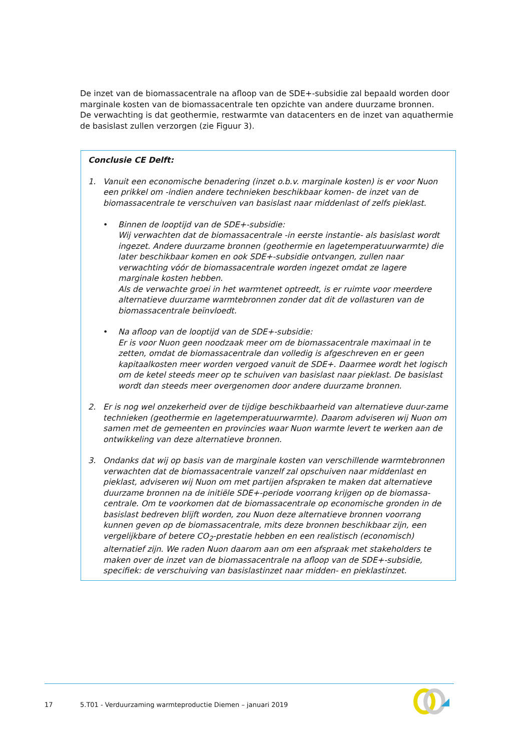De inzet van de biomassacentrale na afloop van de SDE+-subsidie zal bepaald worden door marginale kosten van de biomassacentrale ten opzichte van andere duurzame bronnen.
De verwachting is dat geothermie, restwarmte van datacenters en de inzet van aquathermie de basislast zullen verzorgen (zie Figuur 3).
Conclusie CE Delft:
1. Vanuit een economische benadering (inzet o.b.v. marginale kosten) is er voor Nuon een prikkel om -indien andere technieken beschikbaar komen- de inzet van de biomassacentrale te verschuiven van basislast naar middenlast of zelfs pieklast.
• Binnen de looptijd van de SDE+-subsidie:
Wij verwachten dat de biomassacentrale -in eerste instantie- als basislast wordt ingezet. Andere duurzame bronnen (geothermie en lagetemperatuurwarmte) die later beschikbaar komen en ook SDE+-subsidie ontvangen, zullen naar verwachting vóór de biomassacentrale worden ingezet omdat ze lagere marginale kosten hebben.
Als de verwachte groei in het warmtenet optreedt, is er ruimte voor meerdere alternatieve duurzame warmtebronnen zonder dat dit de vollasturen van de biomassacentrale beïnvloedt.
• Na afloop van de looptijd van de SDE+-subsidie:
Er is voor Nuon geen noodzaak meer om de biomassacentrale maximaal in te zetten, omdat de biomassacentrale dan volledig is afgeschreven en er geen kapitaalkosten meer worden vergoed vanuit de SDE+. Daarmee wordt het logisch om de ketel steeds meer op te schuiven van basislast naar pieklast. De basislast wordt dan steeds meer overgenomen door andere duurzame bronnen.
2. Er is nog wel onzekerheid over de tijdige beschikbaarheid van alternatieve duur-zame technieken (geothermie en lagetemperatuurwarmte). Daarom adviseren wij Nuon om samen met de gemeenten en provincies waar Nuon warmte levert te werken aan de ontwikkeling van deze alternatieve bronnen.
3. Ondanks dat wij op basis van de marginale kosten van verschillende warmtebronnen verwachten dat de biomassacentrale vanzelf zal opschuiven naar middenlast en pieklast, adviseren wij Nuon om met partijen afspraken te maken dat alternatieve duurzame bronnen na de initiële SDE+-periode voorrang krijgen op de biomassa-centrale. Om te voorkomen dat de biomassacentrale op economische gronden in de basislast bedreven blijft worden, zou Nuon deze alternatieve bronnen voorrang kunnen geven op de biomassacentrale, mits deze bronnen beschikbaar zijn, een vergelijkbare of betere CO<sub>2</sub>-prestatie hebben en een realistisch (economisch) alternatief zijn. We raden Nuon daarom aan om een afspraak met stakeholders te maken over de inzet van de biomassacentrale na afloop van de SDE+-subsidie, specifiek: de verschuiving van basislastinzet naar midden- en pieklastinzet.
17
5.T01 - Verduurzaming warmteproductie Diemen – januari 2019